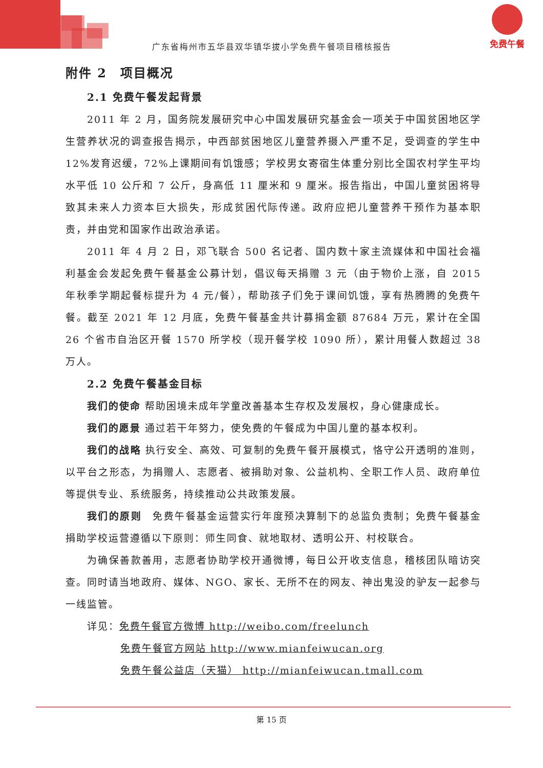广东省梅州市五华县双华镇华拔小学免费午餐项目稽核报告
免费午餐
附件 2　项目概况
2.1 免费午餐发起背景
2011 年 2 月，国务院发展研究中心中国发展研究基金会一项关于中国贫困地区学生营养状况的调查报告揭示，中西部贫困地区儿童营养摄入严重不足，受调查的学生中 12%发育迟缓，72%上课期间有饥饿感；学校男女寄宿生体重分别比全国农村学生平均水平低 10 公斤和 7 公斤，身高低 11 厘米和 9 厘米。报告指出，中国儿童贫困将导致其未来人力资本巨大损失，形成贫困代际传递。政府应把儿童营养干预作为基本职责，并由党和国家作出政治承诺。
2011 年 4 月 2 日，邓飞联合 500 名记者、国内数十家主流媒体和中国社会福利基金会发起免费午餐基金公募计划，倡议每天捐赠 3 元（由于物价上涨，自 2015 年秋季学期起餐标提升为 4 元/餐），帮助孩子们免于课间饥饿，享有热腾腾的免费午餐。截至 2021 年 12 月底，免费午餐基金共计募捐金额 87684 万元，累计在全国 26 个省市自治区开餐 1570 所学校（现开餐学校 1090 所），累计用餐人数超过 38 万人。
2.2 免费午餐基金目标
我们的使命 帮助困境未成年学童改善基本生存权及发展权，身心健康成长。
我们的愿景 通过若干年努力，使免费的午餐成为中国儿童的基本权利。
我们的战略 执行安全、高效、可复制的免费午餐开展模式，恪守公开透明的准则，以平台之形态，为捐赠人、志愿者、被捐助对象、公益机构、全职工作人员、政府单位等提供专业、系统服务，持续推动公共政策发展。
我们的原则　免费午餐基金运营实行年度预决算制下的总监负责制；免费午餐基金捐助学校运营遵循以下原则：师生同食、就地取材、透明公开、村校联合。
为确保善款善用，志愿者协助学校开通微博，每日公开收支信息，稽核团队暗访突查。同时请当地政府、媒体、NGO、家长、无所不在的网友、神出鬼没的驴友一起参与一线监管。
详见：免费午餐官方微博 http://weibo.com/freelunch
免费午餐官方网站 http://www.mianfeiwucan.org
免费午餐公益店（天猫） http://mianfeiwucan.tmall.com
第 15 页